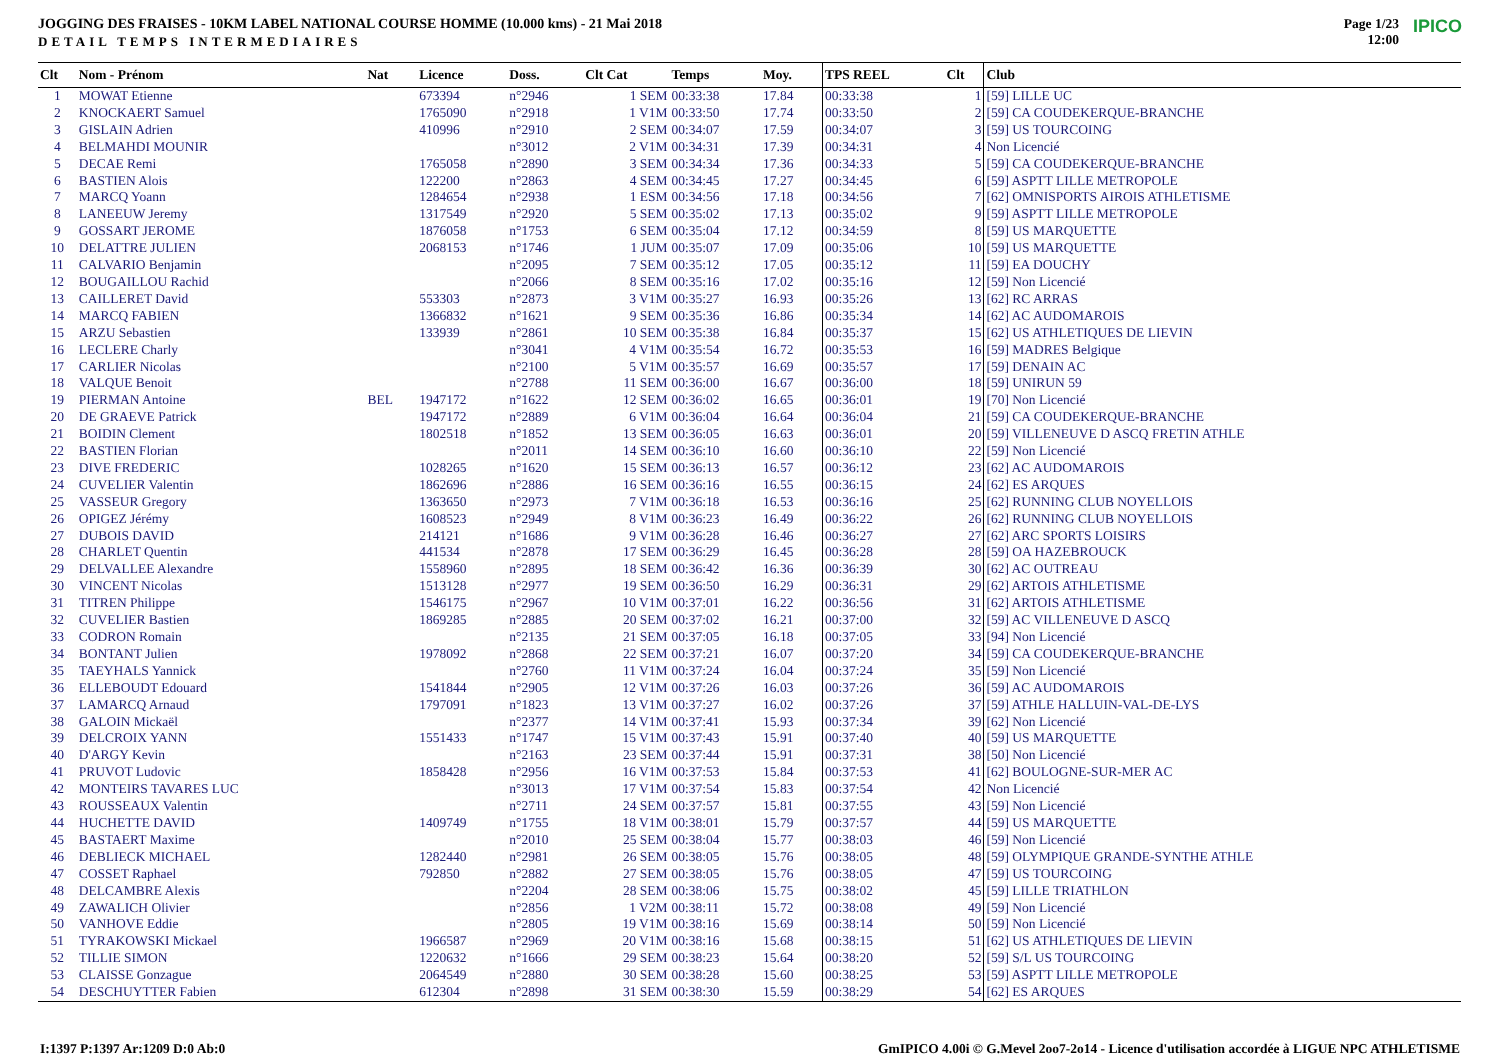JOGGING DES FRAISES - 10KM LABEL NATIONAL COURSE HOMME (10.000 kms) - 21 Mai 2018
DETAIL TEMPS INTERMEDIAIRES
Page 1/23
12:00
IPICO
| Clt | Nom - Prénom | Nat | Licence | Doss. | Clt Cat | Temps | Moy. | TPS REEL | Clt | Club |
| --- | --- | --- | --- | --- | --- | --- | --- | --- | --- | --- |
| 1 | MOWAT Etienne | | 673394 | n°2946 | 1 SEM | 00:33:38 | 17.84 | 00:33:38 | 1 | [59] LILLE UC |
| 2 | KNOCKAERT Samuel | | 1765090 | n°2918 | 1 V1M | 00:33:50 | 17.74 | 00:33:50 | 2 | [59] CA COUDEKERQUE-BRANCHE |
| 3 | GISLAIN Adrien | | 410996 | n°2910 | 2 SEM | 00:34:07 | 17.59 | 00:34:07 | 3 | [59] US TOURCOING |
| 4 | BELMAHDI MOUNIR | | | n°3012 | 2 V1M | 00:34:31 | 17.39 | 00:34:31 | 4 | Non Licencié |
| 5 | DECAE Remi | | 1765058 | n°2890 | 3 SEM | 00:34:34 | 17.36 | 00:34:33 | 5 | [59] CA COUDEKERQUE-BRANCHE |
| 6 | BASTIEN Alois | | 122200 | n°2863 | 4 SEM | 00:34:45 | 17.27 | 00:34:45 | 6 | [59] ASPTT LILLE METROPOLE |
| 7 | MARCQ Yoann | | 1284654 | n°2938 | 1 ESM | 00:34:56 | 17.18 | 00:34:56 | 7 | [62] OMNISPORTS AIROIS ATHLETISME |
| 8 | LANEEUW Jeremy | | 1317549 | n°2920 | 5 SEM | 00:35:02 | 17.13 | 00:35:02 | 9 | [59] ASPTT LILLE METROPOLE |
| 9 | GOSSART JEROME | | 1876058 | n°1753 | 6 SEM | 00:35:04 | 17.12 | 00:34:59 | 8 | [59] US MARQUETTE |
| 10 | DELATTRE JULIEN | | 2068153 | n°1746 | 1 JUM | 00:35:07 | 17.09 | 00:35:06 | 10 | [59] US MARQUETTE |
| 11 | CALVARIO Benjamin | | | n°2095 | 7 SEM | 00:35:12 | 17.05 | 00:35:12 | 11 | [59] EA DOUCHY |
| 12 | BOUGAILLOU Rachid | | | n°2066 | 8 SEM | 00:35:16 | 17.02 | 00:35:16 | 12 | [59] Non Licencié |
| 13 | CAILLERET David | | 553303 | n°2873 | 3 V1M | 00:35:27 | 16.93 | 00:35:26 | 13 | [62] RC ARRAS |
| 14 | MARCQ FABIEN | | 1366832 | n°1621 | 9 SEM | 00:35:36 | 16.86 | 00:35:34 | 14 | [62] AC AUDOMAROIS |
| 15 | ARZU Sebastien | | 133939 | n°2861 | 10 SEM | 00:35:38 | 16.84 | 00:35:37 | 15 | [62] US ATHLETIQUES DE LIEVIN |
| 16 | LECLERE Charly | | | n°3041 | 4 V1M | 00:35:54 | 16.72 | 00:35:53 | 16 | [59] MADRES Belgique |
| 17 | CARLIER Nicolas | | | n°2100 | 5 V1M | 00:35:57 | 16.69 | 00:35:57 | 17 | [59] DENAIN AC |
| 18 | VALQUE Benoit | | | n°2788 | 11 SEM | 00:36:00 | 16.67 | 00:36:00 | 18 | [59] UNIRUN 59 |
| 19 | PIERMAN Antoine | BEL | 1947172 | n°1622 | 12 SEM | 00:36:02 | 16.65 | 00:36:01 | 19 | [70] Non Licencié |
| 20 | DE GRAEVE Patrick | | 1947172 | n°2889 | 6 V1M | 00:36:04 | 16.64 | 00:36:04 | 21 | [59] CA COUDEKERQUE-BRANCHE |
| 21 | BOIDIN Clement | | 1802518 | n°1852 | 13 SEM | 00:36:05 | 16.63 | 00:36:01 | 20 | [59] VILLENEUVE D ASCQ FRETIN ATHLE |
| 22 | BASTIEN Florian | | | n°2011 | 14 SEM | 00:36:10 | 16.60 | 00:36:10 | 22 | [59] Non Licencié |
| 23 | DIVE FREDERIC | | 1028265 | n°1620 | 15 SEM | 00:36:13 | 16.57 | 00:36:12 | 23 | [62] AC AUDOMAROIS |
| 24 | CUVELIER Valentin | | 1862696 | n°2886 | 16 SEM | 00:36:16 | 16.55 | 00:36:15 | 24 | [62] ES ARQUES |
| 25 | VASSEUR Gregory | | 1363650 | n°2973 | 7 V1M | 00:36:18 | 16.53 | 00:36:16 | 25 | [62] RUNNING CLUB NOYELLOIS |
| 26 | OPIGEZ Jérémy | | 1608523 | n°2949 | 8 V1M | 00:36:23 | 16.49 | 00:36:22 | 26 | [62] RUNNING CLUB NOYELLOIS |
| 27 | DUBOIS DAVID | | 214121 | n°1686 | 9 V1M | 00:36:28 | 16.46 | 00:36:27 | 27 | [62] ARC SPORTS LOISIRS |
| 28 | CHARLET Quentin | | 441534 | n°2878 | 17 SEM | 00:36:29 | 16.45 | 00:36:28 | 28 | [59] OA HAZEBROUCK |
| 29 | DELVALLEE Alexandre | | 1558960 | n°2895 | 18 SEM | 00:36:42 | 16.36 | 00:36:39 | 30 | [62] AC OUTREAU |
| 30 | VINCENT Nicolas | | 1513128 | n°2977 | 19 SEM | 00:36:50 | 16.29 | 00:36:31 | 29 | [62] ARTOIS ATHLETISME |
| 31 | TITREN Philippe | | 1546175 | n°2967 | 10 V1M | 00:37:01 | 16.22 | 00:36:56 | 31 | [62] ARTOIS ATHLETISME |
| 32 | CUVELIER Bastien | | 1869285 | n°2885 | 20 SEM | 00:37:02 | 16.21 | 00:37:00 | 32 | [59] AC VILLENEUVE D ASCQ |
| 33 | CODRON Romain | | | n°2135 | 21 SEM | 00:37:05 | 16.18 | 00:37:05 | 33 | [94] Non Licencié |
| 34 | BONTANT Julien | | 1978092 | n°2868 | 22 SEM | 00:37:21 | 16.07 | 00:37:20 | 34 | [59] CA COUDEKERQUE-BRANCHE |
| 35 | TAEYHALS Yannick | | | n°2760 | 11 V1M | 00:37:24 | 16.04 | 00:37:24 | 35 | [59] Non Licencié |
| 36 | ELLEBOUDT Edouard | | 1541844 | n°2905 | 12 V1M | 00:37:26 | 16.03 | 00:37:26 | 36 | [59] AC AUDOMAROIS |
| 37 | LAMARCQ Arnaud | | 1797091 | n°1823 | 13 V1M | 00:37:27 | 16.02 | 00:37:26 | 37 | [59] ATHLE HALLUIN-VAL-DE-LYS |
| 38 | GALOIN Mickaël | | | n°2377 | 14 V1M | 00:37:41 | 15.93 | 00:37:34 | 39 | [62] Non Licencié |
| 39 | DELCROIX YANN | | 1551433 | n°1747 | 15 V1M | 00:37:43 | 15.91 | 00:37:40 | 40 | [59] US MARQUETTE |
| 40 | D'ARGY Kevin | | | n°2163 | 23 SEM | 00:37:44 | 15.91 | 00:37:31 | 38 | [50] Non Licencié |
| 41 | PRUVOT Ludovic | | 1858428 | n°2956 | 16 V1M | 00:37:53 | 15.84 | 00:37:53 | 41 | [62] BOULOGNE-SUR-MER AC |
| 42 | MONTEIRS TAVARES LUC | | | n°3013 | 17 V1M | 00:37:54 | 15.83 | 00:37:54 | 42 | Non Licencié |
| 43 | ROUSSEAUX Valentin | | | n°2711 | 24 SEM | 00:37:57 | 15.81 | 00:37:55 | 43 | [59] Non Licencié |
| 44 | HUCHETTE DAVID | | 1409749 | n°1755 | 18 V1M | 00:38:01 | 15.79 | 00:37:57 | 44 | [59] US MARQUETTE |
| 45 | BASTAERT Maxime | | | n°2010 | 25 SEM | 00:38:04 | 15.77 | 00:38:03 | 46 | [59] Non Licencié |
| 46 | DEBLIECK MICHAEL | | 1282440 | n°2981 | 26 SEM | 00:38:05 | 15.76 | 00:38:05 | 48 | [59] OLYMPIQUE GRANDE-SYNTHE ATHLE |
| 47 | COSSET Raphael | | 792850 | n°2882 | 27 SEM | 00:38:05 | 15.76 | 00:38:05 | 47 | [59] US TOURCOING |
| 48 | DELCAMBRE Alexis | | | n°2204 | 28 SEM | 00:38:06 | 15.75 | 00:38:02 | 45 | [59] LILLE TRIATHLON |
| 49 | ZAWALICH Olivier | | | n°2856 | 1 V2M | 00:38:11 | 15.72 | 00:38:08 | 49 | [59] Non Licencié |
| 50 | VANHOVE Eddie | | | n°2805 | 19 V1M | 00:38:16 | 15.69 | 00:38:14 | 50 | [59] Non Licencié |
| 51 | TYRAKOWSKI Mickael | | 1966587 | n°2969 | 20 V1M | 00:38:16 | 15.68 | 00:38:15 | 51 | [62] US ATHLETIQUES DE LIEVIN |
| 52 | TILLIE SIMON | | 1220632 | n°1666 | 29 SEM | 00:38:23 | 15.64 | 00:38:20 | 52 | [59] S/L US TOURCOING |
| 53 | CLAISSE Gonzague | | 2064549 | n°2880 | 30 SEM | 00:38:28 | 15.60 | 00:38:25 | 53 | [59] ASPTT LILLE METROPOLE |
| 54 | DESCHUYTTER Fabien | | 612304 | n°2898 | 31 SEM | 00:38:30 | 15.59 | 00:38:29 | 54 | [62] ES ARQUES |
I:1397 P:1397 Ar:1209 D:0 Ab:0 GmIPICO 4.00i © G.Mevel 2oo7-2o14 - Licence d'utilisation accordée à LIGUE NPC ATHLETISME